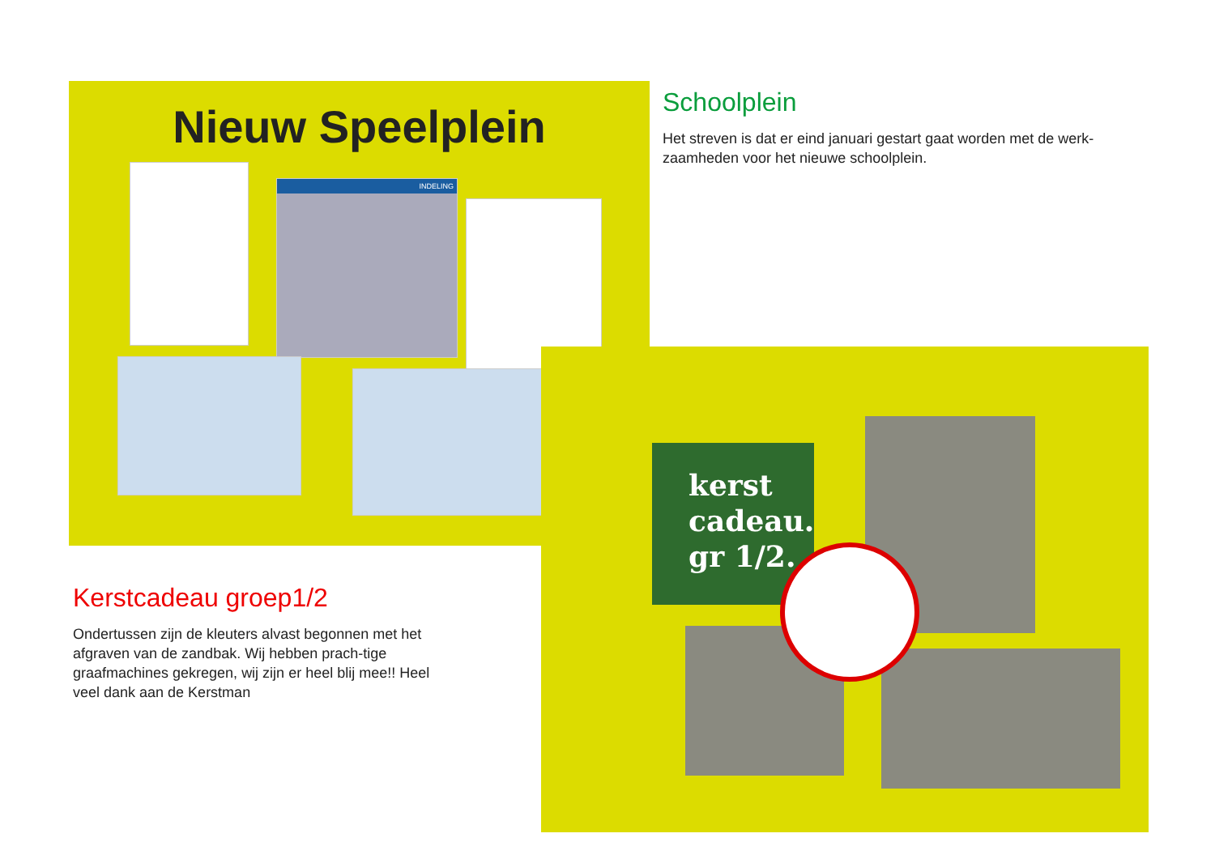Nieuw Speelplein
INDELING
Schoolplein
Het streven is dat er eind januari gestart gaat worden met de werk-zaamheden voor het nieuwe schoolplein.
Kerstcadeau groep1/2
Ondertussen zijn de kleuters alvast begonnen met het afgraven van de zandbak. Wij hebben prach-tige graafmachines gekregen, wij zijn er heel blij mee!! Heel veel dank aan de Kerstman
kerst
cadeau.
gr 1/2.